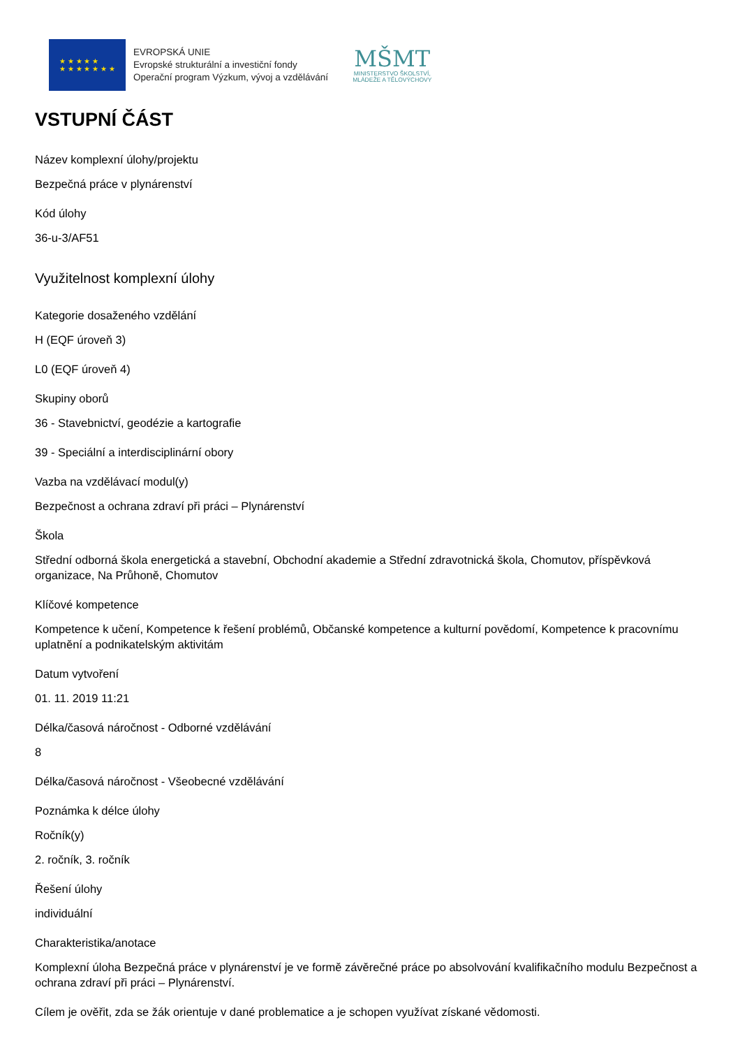★ ★ ★ ★ ★
★ ★ ★ ★ ★ ★ ★
EVROPSKÁ UNIE
Evropské strukturální a investiční fondy
Operační program Výzkum, vývoj a vzdělávání
MŠMT
MINISTERSTVO ŠKOLSTVÍ,
MLÁDEŽE A TĚLOVÝCHOVY
VSTUPNÍ ČÁST
Název komplexní úlohy/projektu
Bezpečná práce v plynárenství
Kód úlohy
36-u-3/AF51
Využitelnost komplexní úlohy
Kategorie dosaženého vzdělání
H (EQF úroveň 3)
L0 (EQF úroveň 4)
Skupiny oborů
36 - Stavebnictví, geodézie a kartografie
39 - Speciální a interdisciplinární obory
Vazba na vzdělávací modul(y)
Bezpečnost a ochrana zdraví při práci – Plynárenství
Škola
Střední odborná škola energetická a stavební, Obchodní akademie a Střední zdravotnická škola, Chomutov, příspěvková organizace, Na Průhoně, Chomutov
Klíčové kompetence
Kompetence k učení, Kompetence k řešení problémů, Občanské kompetence a kulturní povědomí, Kompetence k pracovnímu uplatnění a podnikatelským aktivitám
Datum vytvoření
01. 11. 2019 11:21
Délka/časová náročnost - Odborné vzdělávání
8
Délka/časová náročnost - Všeobecné vzdělávání
Poznámka k délce úlohy
Ročník(y)
2. ročník, 3. ročník
Řešení úlohy
individuální
Charakteristika/anotace
Komplexní úloha Bezpečná práce v plynárenství je ve formě závěrečné práce po absolvování kvalifikačního modulu Bezpečnost a ochrana zdraví při práci – Plynárenství.
Cílem je ověřit, zda se žák orientuje v dané problematice a je schopen využívat získané vědomosti.